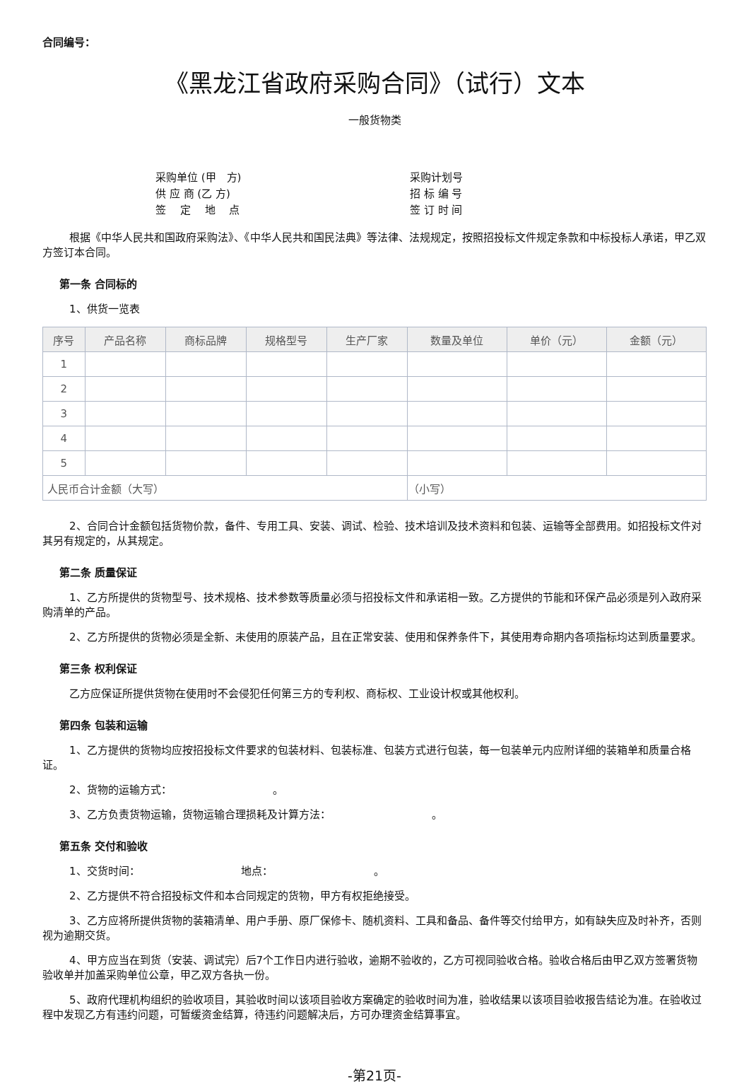合同编号：
《黑龙江省政府采购合同》（试行）文本
一般货物类
采购单位 (甲　方)
采购计划号
供 应 商 (乙 方)
招 标 编 号
签　 定　 地　 点
签 订 时 间
根据《中华人民共和国政府采购法》、《中华人民共和国民法典》等法律、法规规定，按照招投标文件规定条款和中标投标人承诺，甲乙双方签订本合同。
第一条 合同标的
1、供货一览表
| 序号 | 产品名称 | 商标品牌 | 规格型号 | 生产厂家 | 数量及单位 | 单价（元） | 金额（元） |
| --- | --- | --- | --- | --- | --- | --- | --- |
| 1 | | | | | | | |
| 2 | | | | | | | |
| 3 | | | | | | | |
| 4 | | | | | | | |
| 5 | | | | | | | |
| 人民币合计金额（大写） | | | | | （小写） | | |
2、合同合计金额包括货物价款，备件、专用工具、安装、调试、检验、技术培训及技术资料和包装、运输等全部费用。如招投标文件对其另有规定的，从其规定。
第二条 质量保证
1、乙方所提供的货物型号、技术规格、技术参数等质量必须与招投标文件和承诺相一致。乙方提供的节能和环保产品必须是列入政府采购清单的产品。
2、乙方所提供的货物必须是全新、未使用的原装产品，且在正常安装、使用和保养条件下，其使用寿命期内各项指标均达到质量要求。
第三条 权利保证
乙方应保证所提供货物在使用时不会侵犯任何第三方的专利权、商标权、工业设计权或其他权利。
第四条 包装和运输
1、乙方提供的货物均应按招投标文件要求的包装材料、包装标准、包装方式进行包装，每一包装单元内应附详细的装箱单和质量合格证。
2、货物的运输方式：　　　　　　　　　　。
3、乙方负责货物运输，货物运输合理损耗及计算方法：　　　　　　　　　　。
第五条 交付和验收
1、交货时间：　　　　　　　　　　地点：　　　　　　　　　　。
2、乙方提供不符合招投标文件和本合同规定的货物，甲方有权拒绝接受。
3、乙方应将所提供货物的装箱清单、用户手册、原厂保修卡、随机资料、工具和备品、备件等交付给甲方，如有缺失应及时补齐，否则视为逾期交货。
4、甲方应当在到货（安装、调试完）后7个工作日内进行验收，逾期不验收的，乙方可视同验收合格。验收合格后由甲乙双方签署货物验收单并加盖采购单位公章，甲乙双方各执一份。
5、政府代理机构组织的验收项目，其验收时间以该项目验收方案确定的验收时间为准，验收结果以该项目验收报告结论为准。在验收过程中发现乙方有违约问题，可暂缓资金结算，待违约问题解决后，方可办理资金结算事宜。
-第21页-